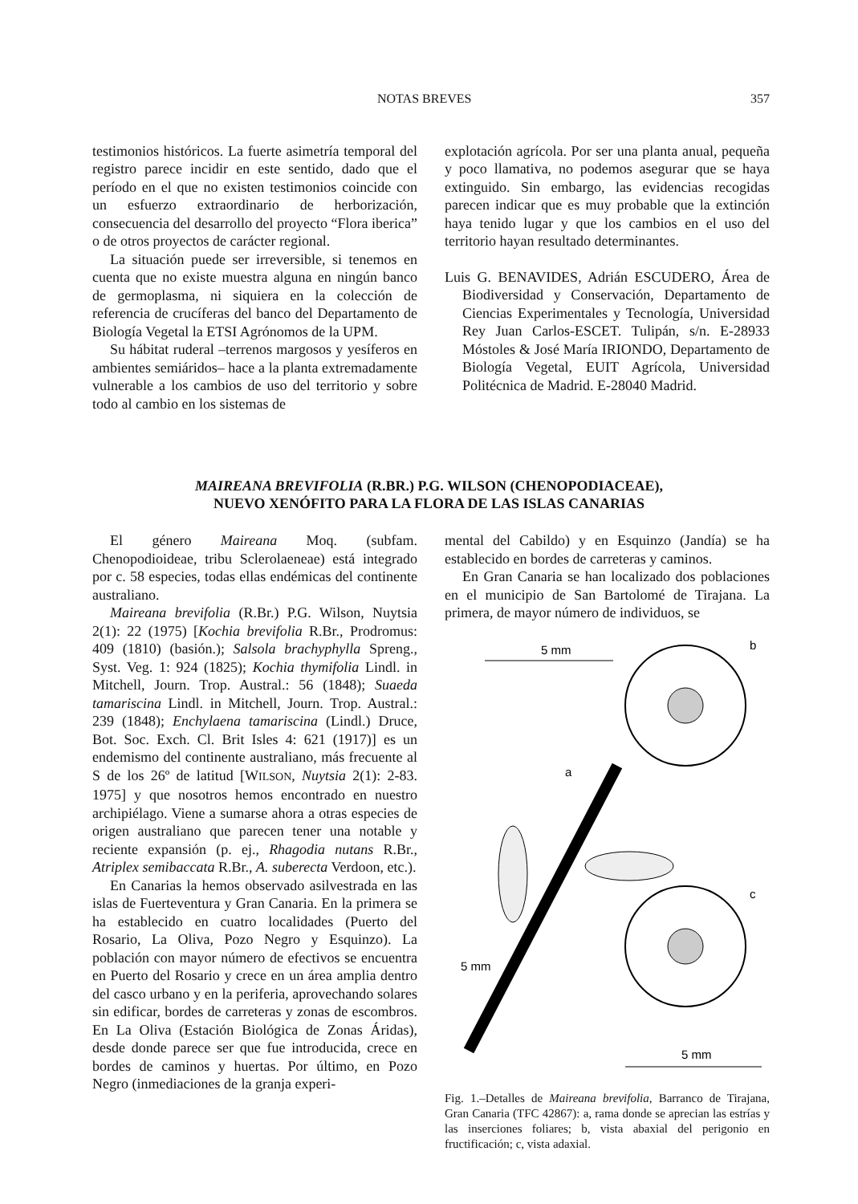NOTAS BREVES 357
testimonios históricos. La fuerte asimetría temporal del registro parece incidir en este sentido, dado que el período en el que no existen testimonios coincide con un esfuerzo extraordinario de herborización, consecuencia del desarrollo del proyecto “Flora iberica” o de otros proyectos de carácter regional.
La situación puede ser irreversible, si tenemos en cuenta que no existe muestra alguna en ningún banco de germoplasma, ni siquiera en la colección de referencia de crucíferas del banco del Departamento de Biología Vegetal la ETSI Agrónomos de la UPM.
Su hábitat ruderal –terrenos margosos y yesíferos en ambientes semiáridos– hace a la planta extremadamente vulnerable a los cambios de uso del territorio y sobre todo al cambio en los sistemas de
explotación agrícola. Por ser una planta anual, pequeña y poco llamativa, no podemos asegurar que se haya extinguido. Sin embargo, las evidencias recogidas parecen indicar que es muy probable que la extinción haya tenido lugar y que los cambios en el uso del territorio hayan resultado determinantes.
Luis G. BENAVIDES, Adrián ESCUDERO, Área de Biodiversidad y Conservación, Departamento de Ciencias Experimentales y Tecnología, Universidad Rey Juan Carlos-ESCET. Tulipán, s/n. E-28933 Móstoles & José María IRIONDO, Departamento de Biología Vegetal, EUIT Agrícola, Universidad Politécnica de Madrid. E-28040 Madrid.
MAIREANA BREVIFOLIA (R.BR.) P.G. WILSON (CHENOPODIACEAE),
NUEVO XENÓFITO PARA LA FLORA DE LAS ISLAS CANARIAS
El género Maireana Moq. (subfam. Chenopodioideae, tribu Sclerolaeneae) está integrado por c. 58 especies, todas ellas endémicas del continente australiano.
Maireana brevifolia (R.Br.) P.G. Wilson, Nuytsia 2(1): 22 (1975) [Kochia brevifolia R.Br., Prodromus: 409 (1810) (basión.); Salsola brachyphylla Spreng., Syst. Veg. 1: 924 (1825); Kochia thymifolia Lindl. in Mitchell, Journ. Trop. Austral.: 56 (1848); Suaeda tamariscina Lindl. in Mitchell, Journ. Trop. Austral.: 239 (1848); Enchylaena tamariscina (Lindl.) Druce, Bot. Soc. Exch. Cl. Brit Isles 4: 621 (1917)] es un endemismo del continente australiano, más frecuente al S de los 26º de latitud [WILSON, Nuytsia 2(1): 2-83. 1975] y que nosotros hemos encontrado en nuestro archipiélago. Viene a sumarse ahora a otras especies de origen australiano que parecen tener una notable y reciente expansión (p. ej., Rhagodia nutans R.Br., Atriplex semibaccata R.Br., A. suberecta Verdoon, etc.).
En Canarias la hemos observado asilvestrada en las islas de Fuerteventura y Gran Canaria. En la primera se ha establecido en cuatro localidades (Puerto del Rosario, La Oliva, Pozo Negro y Esquinzo). La población con mayor número de efectivos se encuentra en Puerto del Rosario y crece en un área amplia dentro del casco urbano y en la periferia, aprovechando solares sin edificar, bordes de carreteras y zonas de escombros. En La Oliva (Estación Biológica de Zonas Áridas), desde donde parece ser que fue introducida, crece en bordes de caminos y huertas. Por último, en Pozo Negro (inmediaciones de la granja experi-
mental del Cabildo) y en Esquinzo (Jandía) se ha establecido en bordes de carreteras y caminos.
En Gran Canaria se han localizado dos poblaciones en el municipio de San Bartolomé de Tirajana. La primera, de mayor número de individuos, se
5 mm
b
a
c
5 mm
5 mm
Fig. 1.–Detalles de Maireana brevifolia, Barranco de Tirajana, Gran Canaria (TFC 42867): a, rama donde se aprecian las estrías y las inserciones foliares; b, vista abaxial del perigonio en fructificación; c, vista adaxial.